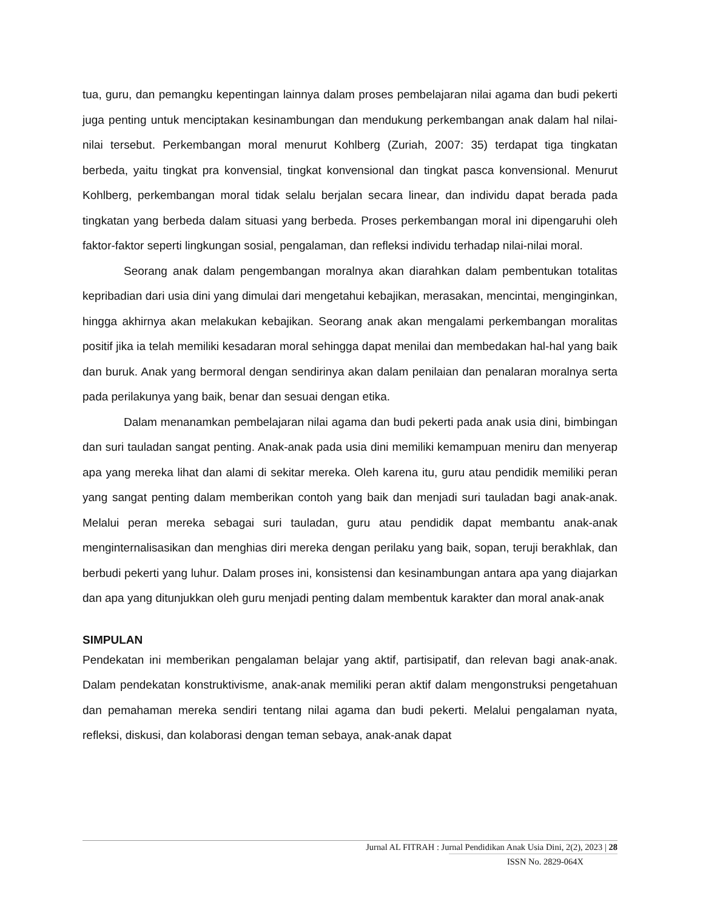tua, guru, dan pemangku kepentingan lainnya dalam proses pembelajaran nilai agama dan budi pekerti juga penting untuk menciptakan kesinambungan dan mendukung perkembangan anak dalam hal nilai-nilai tersebut. Perkembangan moral menurut Kohlberg (Zuriah, 2007: 35) terdapat tiga tingkatan berbeda, yaitu tingkat pra konvensial, tingkat konvensional dan tingkat pasca konvensional. Menurut Kohlberg, perkembangan moral tidak selalu berjalan secara linear, dan individu dapat berada pada tingkatan yang berbeda dalam situasi yang berbeda. Proses perkembangan moral ini dipengaruhi oleh faktor-faktor seperti lingkungan sosial, pengalaman, dan refleksi individu terhadap nilai-nilai moral.
Seorang anak dalam pengembangan moralnya akan diarahkan dalam pembentukan totalitas kepribadian dari usia dini yang dimulai dari mengetahui kebajikan, merasakan, mencintai, menginginkan, hingga akhirnya akan melakukan kebajikan. Seorang anak akan mengalami perkembangan moralitas positif jika ia telah memiliki kesadaran moral sehingga dapat menilai dan membedakan hal-hal yang baik dan buruk. Anak yang bermoral dengan sendirinya akan dalam penilaian dan penalaran moralnya serta pada perilakunya yang baik, benar dan sesuai dengan etika.
Dalam menanamkan pembelajaran nilai agama dan budi pekerti pada anak usia dini, bimbingan dan suri tauladan sangat penting. Anak-anak pada usia dini memiliki kemampuan meniru dan menyerap apa yang mereka lihat dan alami di sekitar mereka. Oleh karena itu, guru atau pendidik memiliki peran yang sangat penting dalam memberikan contoh yang baik dan menjadi suri tauladan bagi anak-anak. Melalui peran mereka sebagai suri tauladan, guru atau pendidik dapat membantu anak-anak menginternalisasikan dan menghias diri mereka dengan perilaku yang baik, sopan, teruji berakhlak, dan berbudi pekerti yang luhur. Dalam proses ini, konsistensi dan kesinambungan antara apa yang diajarkan dan apa yang ditunjukkan oleh guru menjadi penting dalam membentuk karakter dan moral anak-anak
SIMPULAN
Pendekatan ini memberikan pengalaman belajar yang aktif, partisipatif, dan relevan bagi anak-anak. Dalam pendekatan konstruktivisme, anak-anak memiliki peran aktif dalam mengonstruksi pengetahuan dan pemahaman mereka sendiri tentang nilai agama dan budi pekerti. Melalui pengalaman nyata, refleksi, diskusi, dan kolaborasi dengan teman sebaya, anak-anak dapat
Jurnal AL FITRAH : Jurnal Pendidikan Anak Usia Dini, 2(2), 2023 | 28
ISSN No. 2829-064X